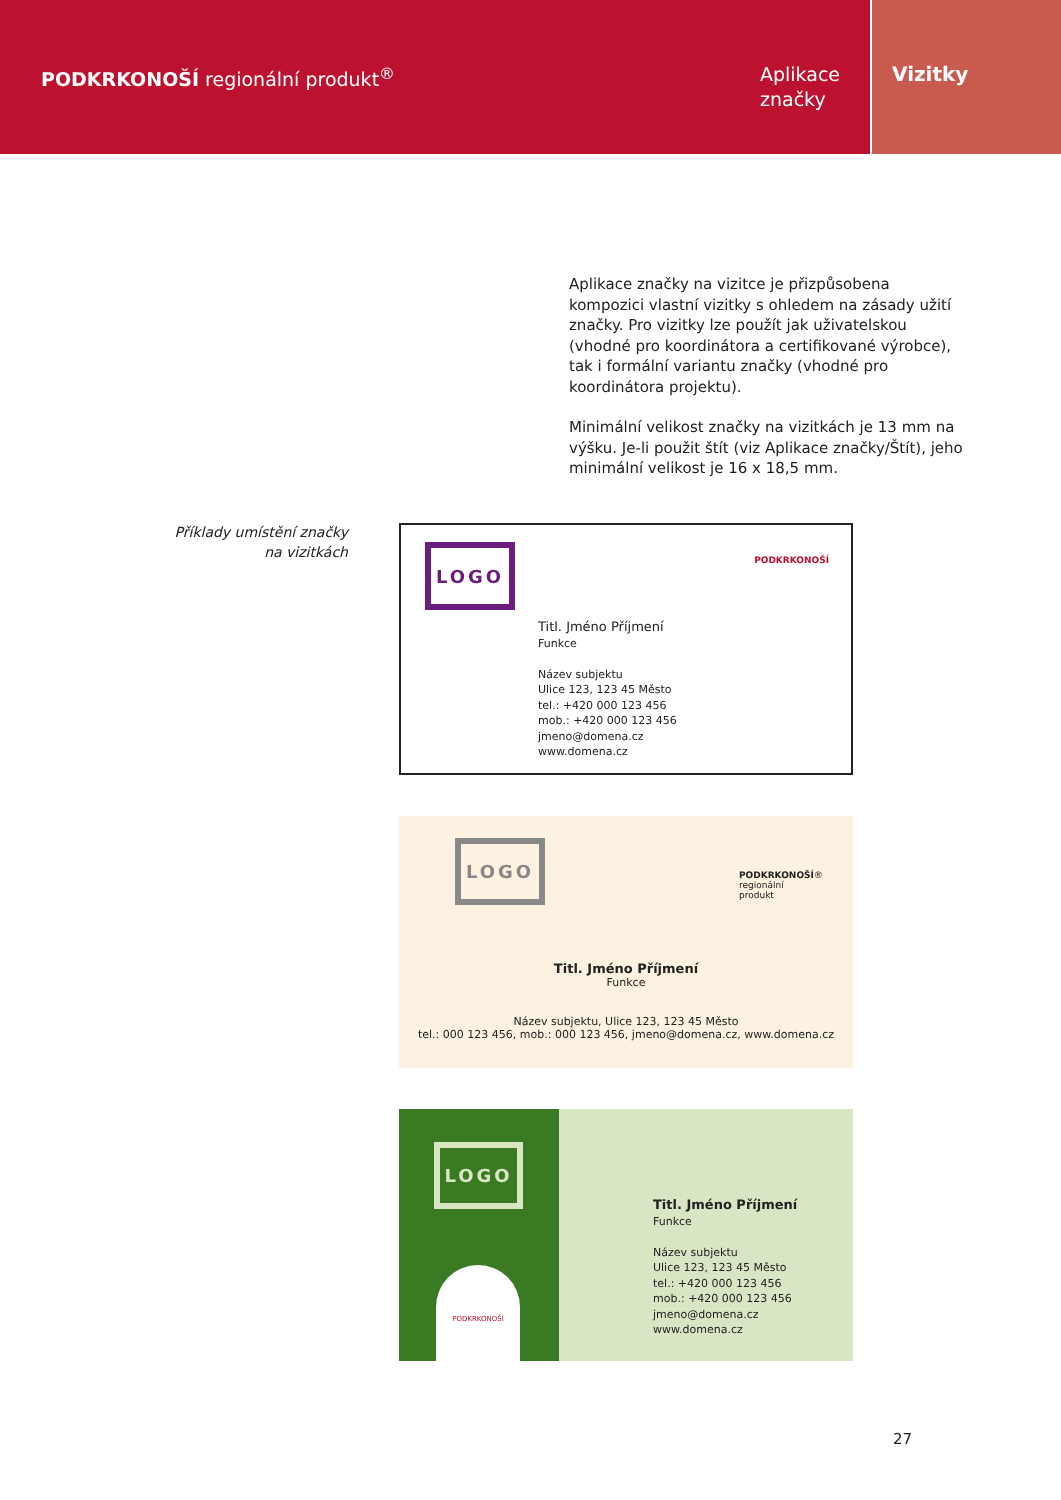PODKRKONOŠÍ regionální produkt<sup>®</sup>
Aplikace
značky
Vizitky
Aplikace značky na vizitce je přizpůsobena kompozici vlastní vizitky s ohledem na zásady užití značky. Pro vizitky lze použít jak uživatelskou (vhodné pro koordinátora a certifikované výrobce), tak i formální variantu značky (vhodné pro koordinátora projektu).
Minimální velikost značky na vizitkách je 13 mm na výšku. Je-li použit štít (viz Aplikace značky/Štít), jeho minimální velikost je 16 x 18,5 mm.
Příklady umístění značky
na vizitkách
LOGO PODKRKONOŠÍ
Titl. Jméno Příjmení
Funkce
Název subjektu
Ulice 123, 123 45 Město
tel.: +420 000 123 456
mob.: +420 000 123 456
jmeno@domena.cz
www.domena.cz
LOGO
PODKRKONOŠÍ®
regionální
produkt
Titl. Jméno Příjmení
Funkce
Název subjektu, Ulice 123, 123 45 Město
tel.: 000 123 456, mob.: 000 123 456, jmeno@domena.cz, www.domena.cz
LOGO
PODKRKONOŠÍ
Titl. Jméno Příjmení
Funkce
Název subjektu
Ulice 123, 123 45 Město
tel.: +420 000 123 456
mob.: +420 000 123 456
jmeno@domena.cz
www.domena.cz
27